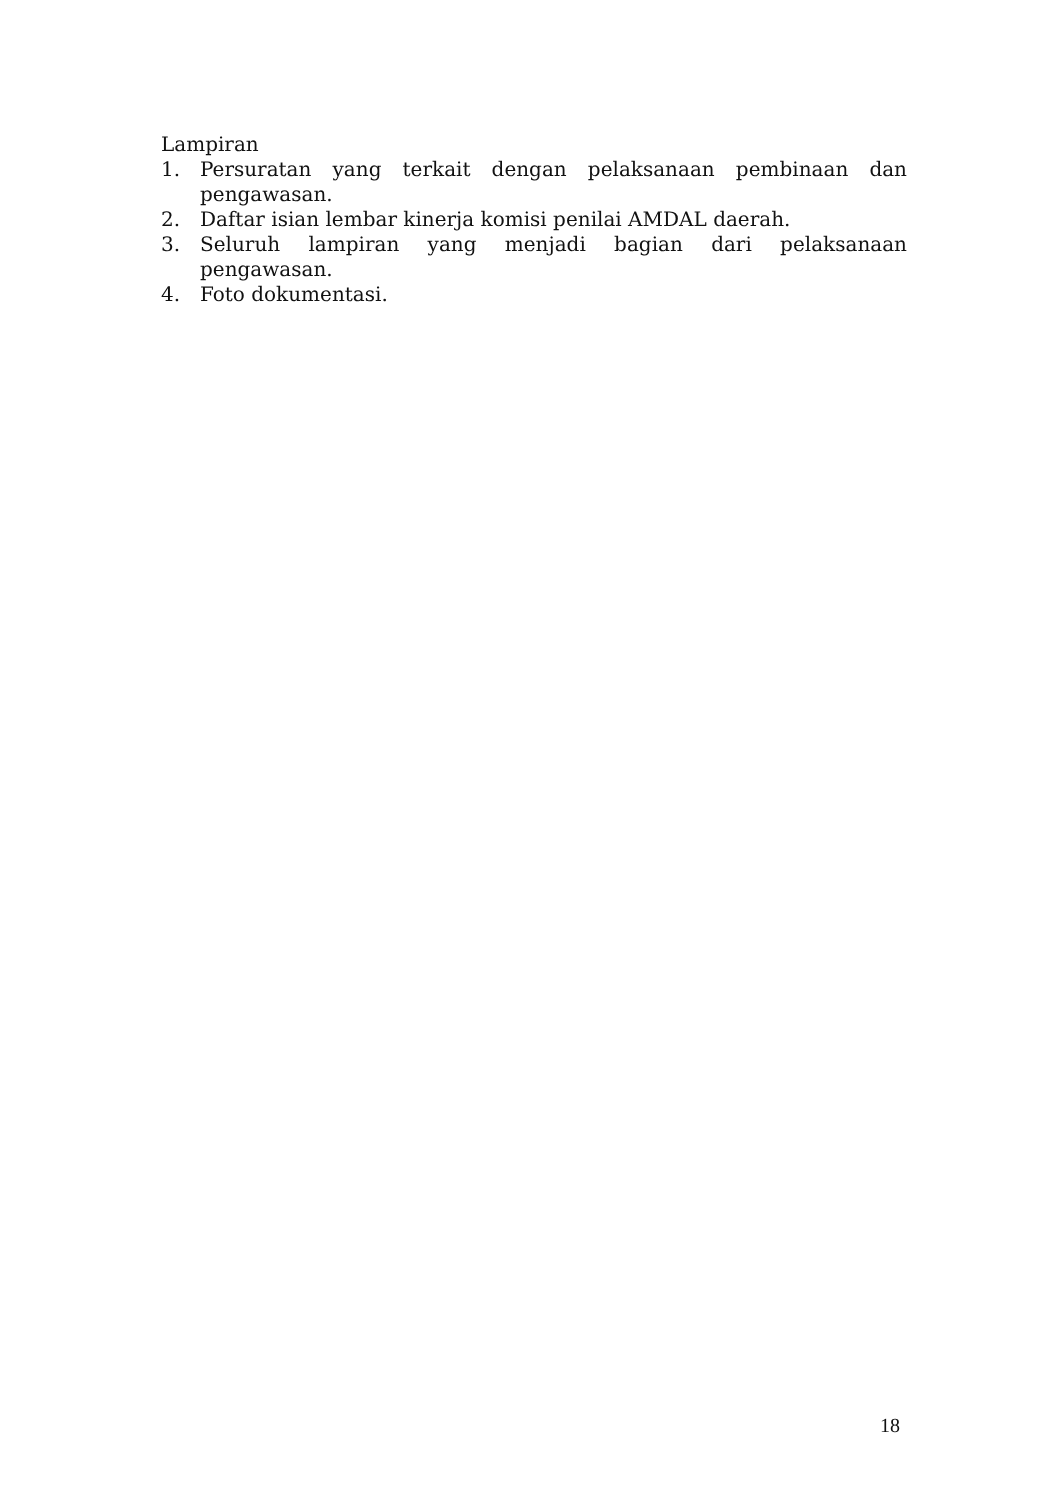Lampiran
1. Persuratan yang terkait dengan pelaksanaan pembinaan dan pengawasan.
2. Daftar isian lembar kinerja komisi penilai AMDAL daerah.
3. Seluruh lampiran yang menjadi bagian dari pelaksanaan pengawasan.
4. Foto dokumentasi.
18